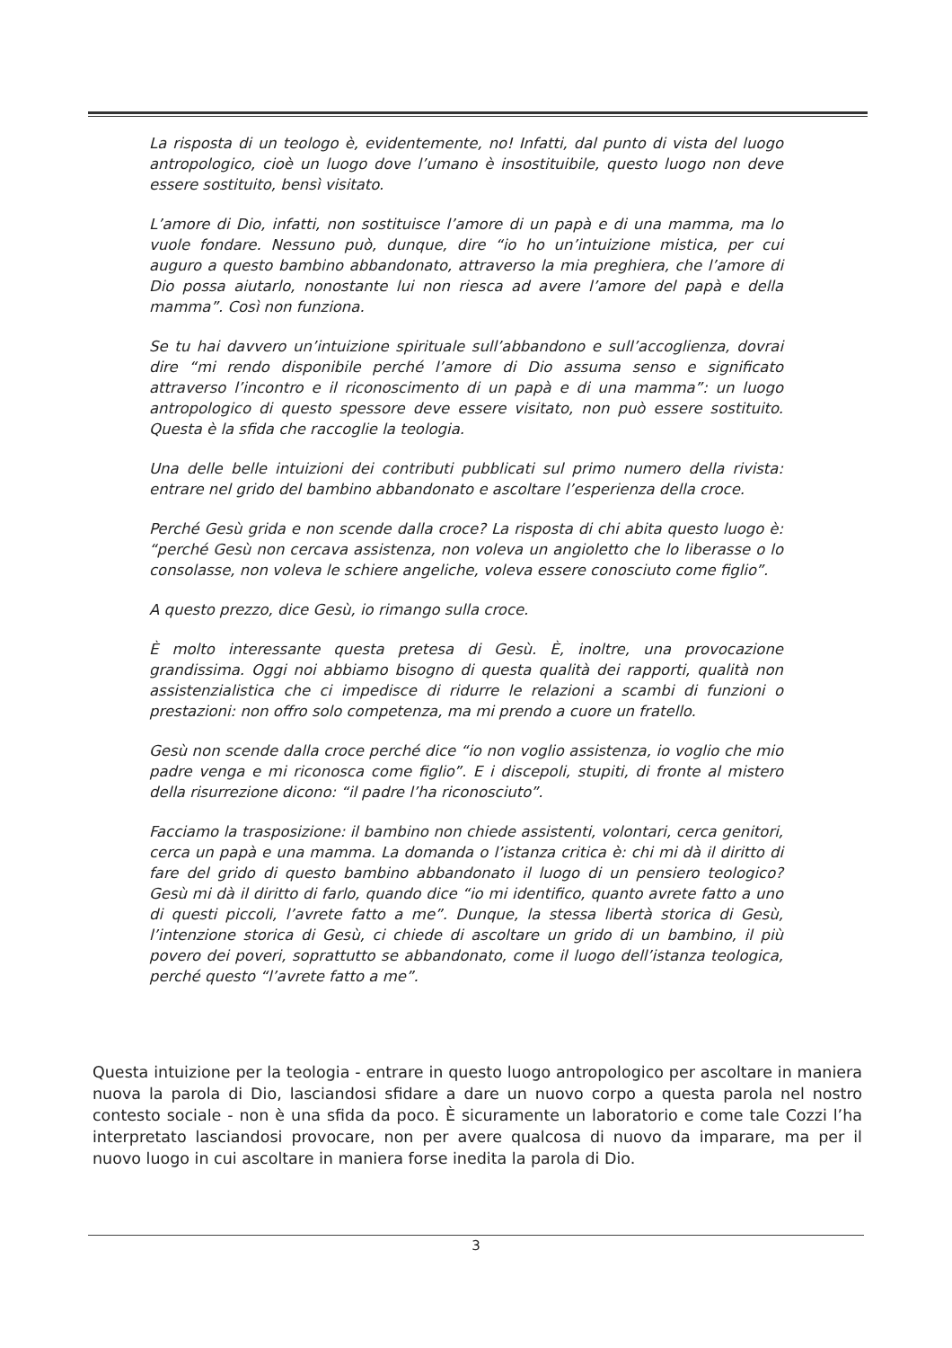La risposta di un teologo è, evidentemente, no! Infatti, dal punto di vista del luogo antropologico, cioè un luogo dove l’umano è insostituibile, questo luogo non deve essere sostituito, bensì visitato.
L’amore di Dio, infatti, non sostituisce l’amore di un papà e di una mamma, ma lo vuole fondare. Nessuno può, dunque, dire “io ho un’intuizione mistica, per cui auguro a questo bambino abbandonato, attraverso la mia preghiera, che l’amore di Dio possa aiutarlo, nonostante lui non riesca ad avere l’amore del papà e della mamma”. Così non funziona.
Se tu hai davvero un’intuizione spirituale sull’abbandono e sull’accoglienza, dovrai dire “mi rendo disponibile perché l’amore di Dio assuma senso e significato attraverso l’incontro e il riconoscimento di un papà e di una mamma”: un luogo antropologico di questo spessore deve essere visitato, non può essere sostituito. Questa è la sfida che raccoglie la teologia.
Una delle belle intuizioni dei contributi pubblicati sul primo numero della rivista: entrare nel grido del bambino abbandonato e ascoltare l’esperienza della croce.
Perché Gesù grida e non scende dalla croce? La risposta di chi abita questo luogo è: “perché Gesù non cercava assistenza, non voleva un angioletto che lo liberasse o lo consolasse, non voleva le schiere angeliche, voleva essere conosciuto come figlio”.
A questo prezzo, dice Gesù, io rimango sulla croce.
È molto interessante questa pretesa di Gesù. È, inoltre, una provocazione grandissima. Oggi noi abbiamo bisogno di questa qualità dei rapporti, qualità non assistenzialistica che ci impedisce di ridurre le relazioni a scambi di funzioni o prestazioni: non offro solo competenza, ma mi prendo a cuore un fratello.
Gesù non scende dalla croce perché dice “io non voglio assistenza, io voglio che mio padre venga e mi riconosca come figlio”. E i discepoli, stupiti, di fronte al mistero della risurrezione dicono: “il padre l’ha riconosciuto”.
Facciamo la trasposizione: il bambino non chiede assistenti, volontari, cerca genitori, cerca un papà e una mamma. La domanda o l’istanza critica è: chi mi dà il diritto di fare del grido di questo bambino abbandonato il luogo di un pensiero teologico? Gesù mi dà il diritto di farlo, quando dice “io mi identifico, quanto avrete fatto a uno di questi piccoli, l’avrete fatto a me”. Dunque, la stessa libertà storica di Gesù, l’intenzione storica di Gesù, ci chiede di ascoltare un grido di un bambino, il più povero dei poveri, soprattutto se abbandonato, come il luogo dell’istanza teologica, perché questo “l’avrete fatto a me”.
Questa intuizione per la teologia - entrare in questo luogo antropologico per ascoltare in maniera nuova la parola di Dio, lasciandosi sfidare a dare un nuovo corpo a questa parola nel nostro contesto sociale - non è una sfida da poco. È sicuramente un laboratorio e come tale Cozzi l’ha interpretato lasciandosi provocare, non per avere qualcosa di nuovo da imparare, ma per il nuovo luogo in cui ascoltare in maniera forse inedita la parola di Dio.
3